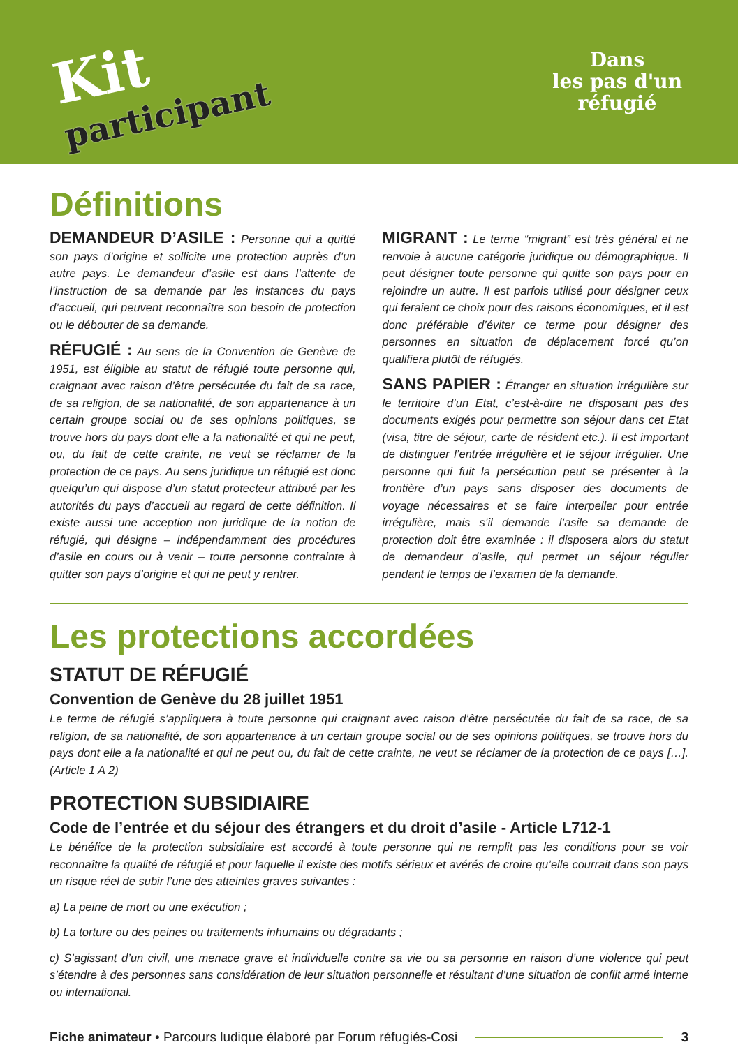Kit
participant
Dans
les pas d'un
réfugié
Définitions
DEMANDEUR D’ASILE : Personne qui a quitté son pays d’origine et sollicite une protection auprès d’un autre pays. Le demandeur d’asile est dans l’attente de l’instruction de sa demande par les instances du pays d’accueil, qui peuvent reconnaître son besoin de protection ou le débouter de sa demande.
RÉFUGIÉ : Au sens de la Convention de Genève de 1951, est éligible au statut de réfugié toute personne qui, craignant avec raison d’être persécutée du fait de sa race, de sa religion, de sa nationalité, de son appartenance à un certain groupe social ou de ses opinions politiques, se trouve hors du pays dont elle a la nationalité et qui ne peut, ou, du fait de cette crainte, ne veut se réclamer de la protection de ce pays. Au sens juridique un réfugié est donc quelqu’un qui dispose d’un statut protecteur attribué par les autorités du pays d’accueil au regard de cette définition. Il existe aussi une acception non juridique de la notion de réfugié, qui désigne – indépendamment des procédures d’asile en cours ou à venir – toute personne contrainte à quitter son pays d’origine et qui ne peut y rentrer.
MIGRANT : Le terme “migrant” est très général et ne renvoie à aucune catégorie juridique ou démographique. Il peut désigner toute personne qui quitte son pays pour en rejoindre un autre. Il est parfois utilisé pour désigner ceux qui feraient ce choix pour des raisons économiques, et il est donc préférable d’éviter ce terme pour désigner des personnes en situation de déplacement forcé qu’on qualifiera plutôt de réfugiés.
SANS PAPIER : Étranger en situation irrégulière sur le territoire d’un Etat, c’est-à-dire ne disposant pas des documents exigés pour permettre son séjour dans cet Etat (visa, titre de séjour, carte de résident etc.). Il est important de distinguer l’entrée irrégulière et le séjour irrégulier. Une personne qui fuit la persécution peut se présenter à la frontière d’un pays sans disposer des documents de voyage nécessaires et se faire interpeller pour entrée irrégulière, mais s’il demande l’asile sa demande de protection doit être examinée : il disposera alors du statut de demandeur d’asile, qui permet un séjour régulier pendant le temps de l’examen de la demande.
Les protections accordées
STATUT DE RÉFUGIÉ
Convention de Genève du 28 juillet 1951
Le terme de réfugié s’appliquera à toute personne qui craignant avec raison d’être persécutée du fait de sa race, de sa religion, de sa nationalité, de son appartenance à un certain groupe social ou de ses opinions politiques, se trouve hors du pays dont elle a la nationalité et qui ne peut ou, du fait de cette crainte, ne veut se réclamer de la protection de ce pays […]. (Article 1 A 2)
PROTECTION SUBSIDIAIRE
Code de l’entrée et du séjour des étrangers et du droit d’asile - Article L712-1
Le bénéfice de la protection subsidiaire est accordé à toute personne qui ne remplit pas les conditions pour se voir reconnaître la qualité de réfugié et pour laquelle il existe des motifs sérieux et avérés de croire qu’elle courrait dans son pays un risque réel de subir l’une des atteintes graves suivantes :
a) La peine de mort ou une exécution ;
b) La torture ou des peines ou traitements inhumains ou dégradants ;
c) S’agissant d’un civil, une menace grave et individuelle contre sa vie ou sa personne en raison d’une violence qui peut s’étendre à des personnes sans considération de leur situation personnelle et résultant d’une situation de conflit armé interne ou international.
Fiche animateur • Parcours ludique élaboré par Forum réfugiés-Cosi 3